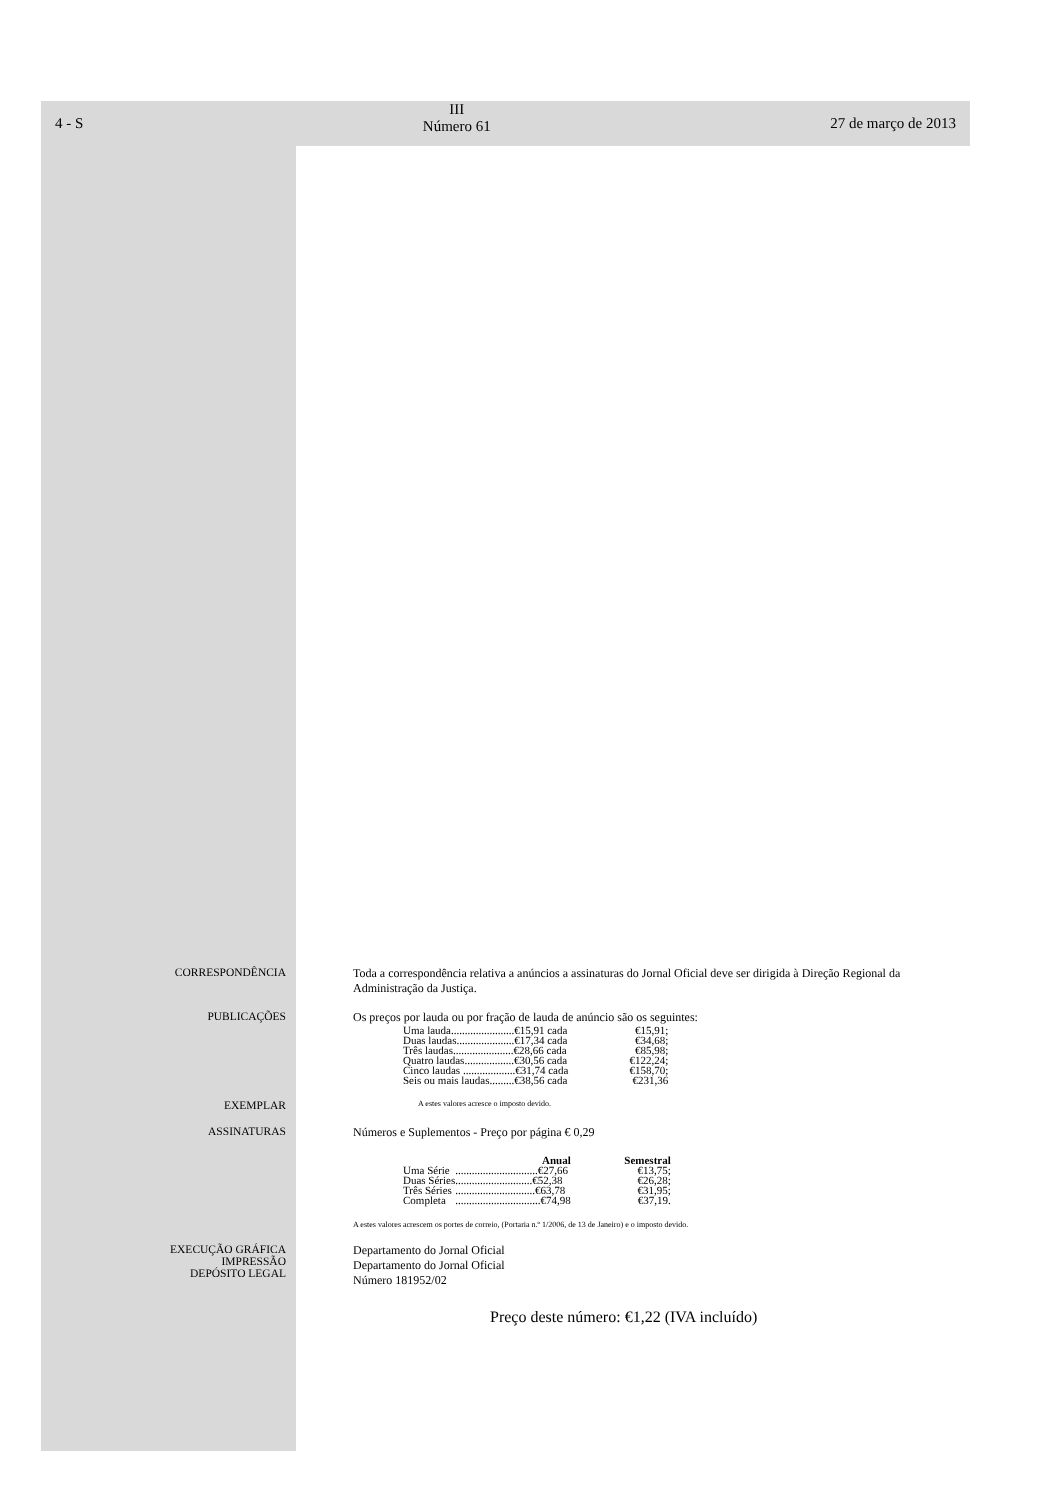4 - S
III
Número 61
27 de março de 2013
CORRESPONDÊNCIA Toda a correspondência relativa a anúncios a assinaturas do Jornal Oficial deve ser dirigida à Direção Regional da Administração da Justiça.
PUBLICAÇÕES Os preços por lauda ou por fração de lauda de anúncio são os seguintes:
| Uma lauda.......................€15,91 cada | €15,91; |
| Duas laudas.....................€17,34 cada | €34,68; |
| Três laudas......................€28,66 cada | €85,98; |
| Quatro laudas..................€30,56 cada | €122,24; |
| Cinco laudas ...................€31,74 cada | €158,70; |
| Seis ou mais laudas.........€38,56 cada | €231,36 |
EXEMPLAR
A estes valores acresce o imposto devido.
ASSINATURAS Números e Suplementos - Preço por página € 0,29
| | Anual | Semestral |
| --- | --- | --- |
| Uma Série | ..............................€27,66 | €13,75; |
| Duas Séries | ............................€52,38 | €26,28; |
| Três Séries | .............................€63,78 | €31,95; |
| Completa | ...............................€74,98 | €37,19. |
A estes valores acrescem os portes de correio, (Portaria n.º 1/2006, de 13 de Janeiro) e o imposto devido.
EXECUÇÃO GRÁFICA
IMPRESSÃO
DEPÓSITO LEGAL
Departamento do Jornal Oficial
Departamento do Jornal Oficial
Número 181952/02
Preço deste número: €1,22 (IVA incluído)